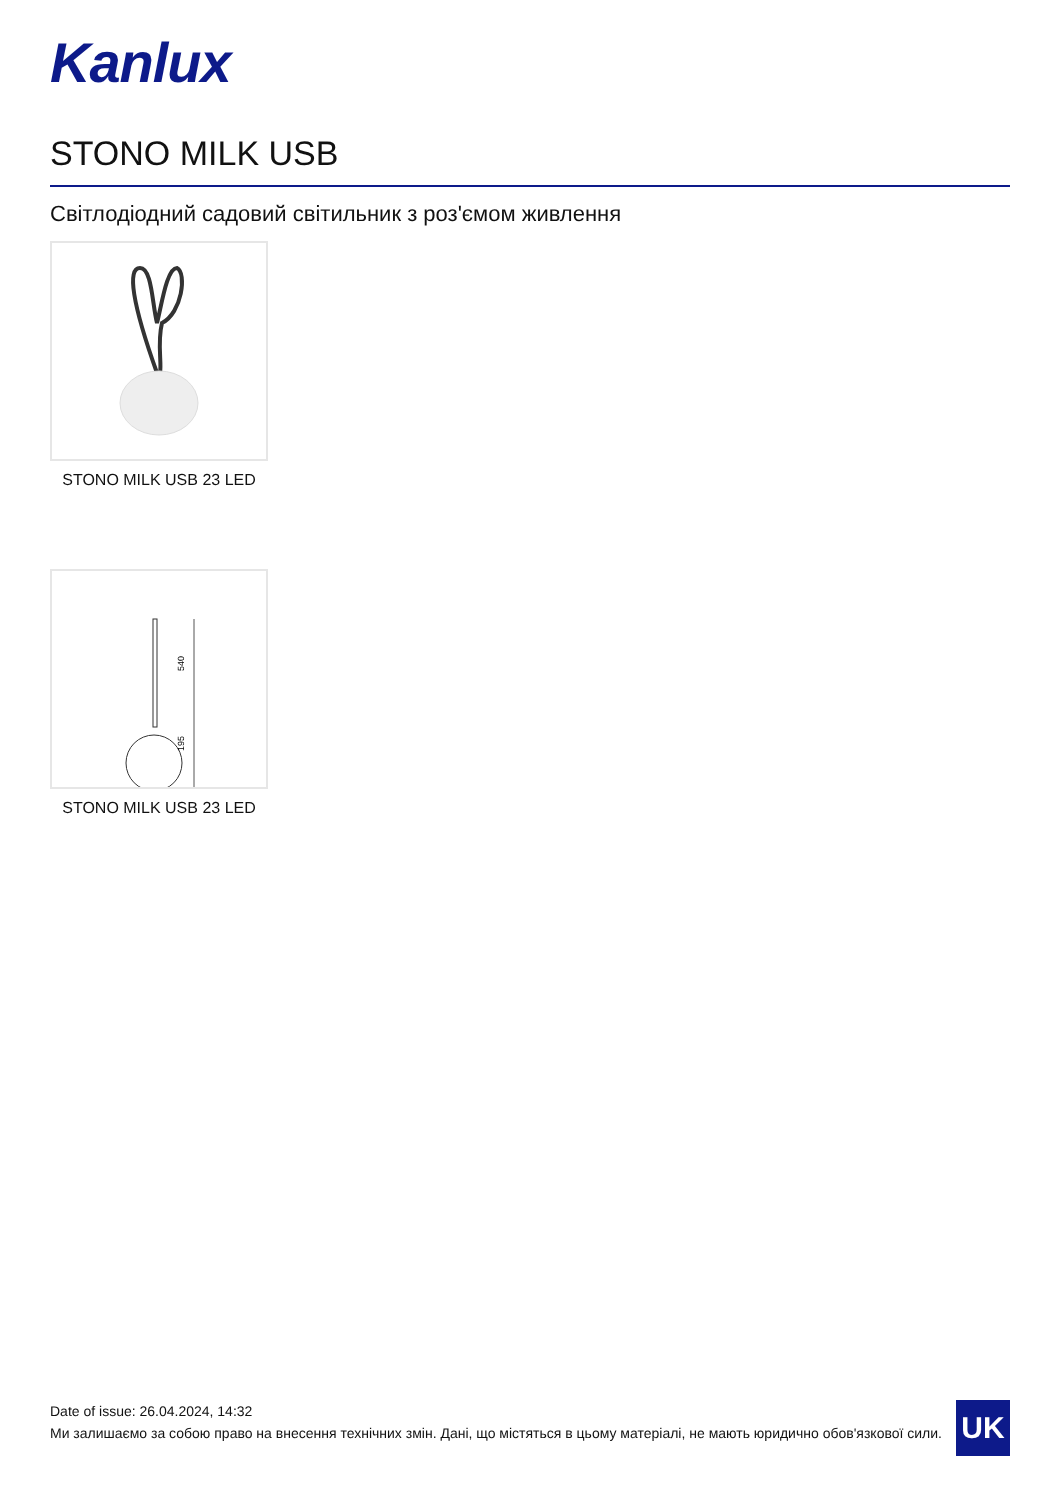Kanlux
STONO MILK USB
Світлодіодний садовий світильник з роз'ємом живлення
STONO MILK USB 23 LED
540
195
STONO MILK USB 23 LED
Date of issue: 26.04.2024, 14:32
Ми залишаємо за собою право на внесення технічних змін. Дані, що містяться в цьому матеріалі, не мають юридично обов'язкової сили.
UK